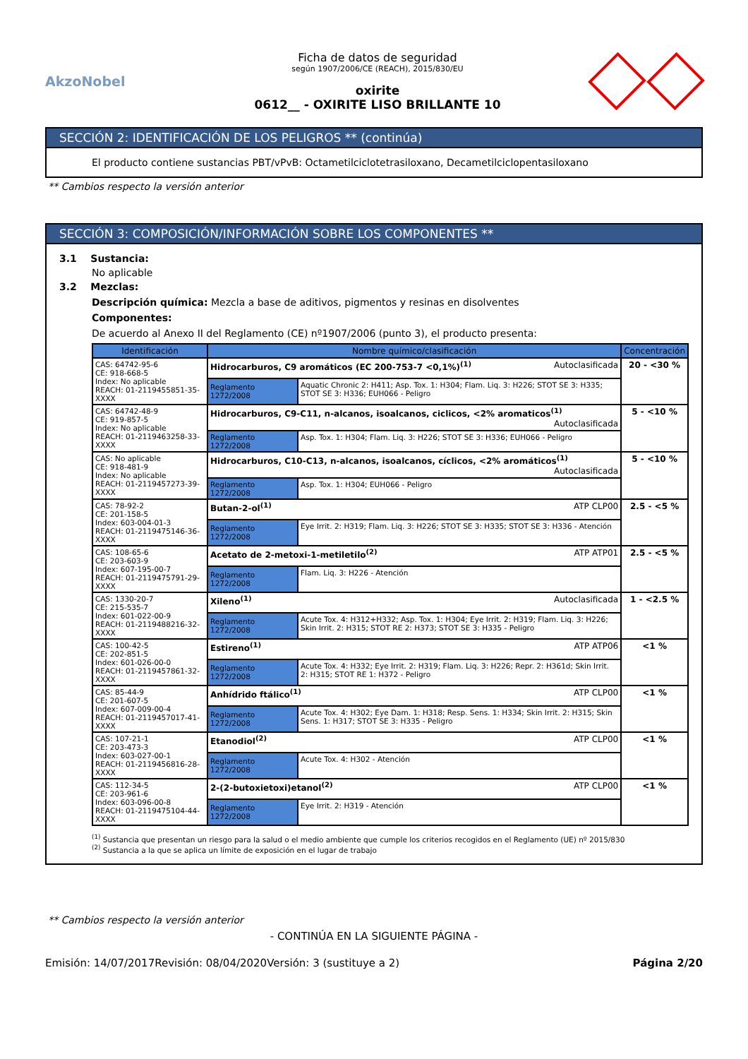AkzoNobel
Ficha de datos de seguridad
según 1907/2006/CE (REACH), 2015/830/EU
oxirite
0612__ - OXIRITE LISO BRILLANTE 10
SECCIÓN 2: IDENTIFICACIÓN DE LOS PELIGROS ** (continúa)
El producto contiene sustancias PBT/vPvB: Octametilciclotetrasiloxano, Decametilciclopentasiloxano
** Cambios respecto la versión anterior
SECCIÓN 3: COMPOSICIÓN/INFORMACIÓN SOBRE LOS COMPONENTES **
3.1 Sustancia:
No aplicable
3.2 Mezclas:
Descripción química: Mezcla a base de aditivos, pigmentos y resinas en disolventes
Componentes:
De acuerdo al Anexo II del Reglamento (CE) nº1907/2006 (punto 3), el producto presenta:
| Identificación | Nombre químico/clasificación | | Concentración |
| --- | --- | --- | --- |
| CAS: 64742-95-6 CE: 918-668-5 Index: No aplicable REACH: 01-2119455851-35-XXXX | Hidrocarburos, C9 aromáticos (EC 200-753-7 <0,1%)<sup>(1)</sup> Autoclasificada | | 20 - <30 % |
| | Reglamento 1272/2008 | Aquatic Chronic 2: H411; Asp. Tox. 1: H304; Flam. Liq. 3: H226; STOT SE 3: H335; STOT SE 3: H336; EUH066 - Peligro | |
| CAS: 64742-48-9 CE: 919-857-5 Index: No aplicable REACH: 01-2119463258-33-XXXX | Hidrocarburos, C9-C11, n-alcanos, isoalcanos, ciclicos, <2% aromaticos<sup>(1)</sup> Autoclasificada | | 5 - <10 % |
| | Reglamento 1272/2008 | Asp. Tox. 1: H304; Flam. Liq. 3: H226; STOT SE 3: H336; EUH066 - Peligro | |
| CAS: No aplicable CE: 918-481-9 Index: No aplicable REACH: 01-2119457273-39-XXXX | Hidrocarburos, C10-C13, n-alcanos, isoalcanos, cíclicos, <2% aromáticos<sup>(1)</sup> Autoclasificada | | 5 - <10 % |
| | Reglamento 1272/2008 | Asp. Tox. 1: H304; EUH066 - Peligro | |
| CAS: 78-92-2 CE: 201-158-5 Index: 603-004-01-3 REACH: 01-2119475146-36-XXXX | Butan-2-ol<sup>(1)</sup> ATP CLP00 | | 2.5 - <5 % |
| | Reglamento 1272/2008 | Eye Irrit. 2: H319; Flam. Liq. 3: H226; STOT SE 3: H335; STOT SE 3: H336 - Atención | |
| CAS: 108-65-6 CE: 203-603-9 Index: 607-195-00-7 REACH: 01-2119475791-29-XXXX | Acetato de 2-metoxi-1-metiletilo<sup>(2)</sup> ATP ATP01 | | 2.5 - <5 % |
| | Reglamento 1272/2008 | Flam. Liq. 3: H226 - Atención | |
| CAS: 1330-20-7 CE: 215-535-7 Index: 601-022-00-9 REACH: 01-2119488216-32-XXXX | Xileno<sup>(1)</sup> Autoclasificada | | 1 - <2.5 % |
| | Reglamento 1272/2008 | Acute Tox. 4: H312+H332; Asp. Tox. 1: H304; Eye Irrit. 2: H319; Flam. Liq. 3: H226; Skin Irrit. 2: H315; STOT RE 2: H373; STOT SE 3: H335 - Peligro | |
| CAS: 100-42-5 CE: 202-851-5 Index: 601-026-00-0 REACH: 01-2119457861-32-XXXX | Estireno<sup>(1)</sup> ATP ATP06 | | <1 % |
| | Reglamento 1272/2008 | Acute Tox. 4: H332; Eye Irrit. 2: H319; Flam. Liq. 3: H226; Repr. 2: H361d; Skin Irrit. 2: H315; STOT RE 1: H372 - Peligro | |
| CAS: 85-44-9 CE: 201-607-5 Index: 607-009-00-4 REACH: 01-2119457017-41-XXXX | Anhídrido ftálico<sup>(1)</sup> ATP CLP00 | | <1 % |
| | Reglamento 1272/2008 | Acute Tox. 4: H302; Eye Dam. 1: H318; Resp. Sens. 1: H334; Skin Irrit. 2: H315; Skin Sens. 1: H317; STOT SE 3: H335 - Peligro | |
| CAS: 107-21-1 CE: 203-473-3 Index: 603-027-00-1 REACH: 01-2119456816-28-XXXX | Etanodiol<sup>(2)</sup> ATP CLP00 | | <1 % |
| | Reglamento 1272/2008 | Acute Tox. 4: H302 - Atención | |
| CAS: 112-34-5 CE: 203-961-6 Index: 603-096-00-8 REACH: 01-2119475104-44-XXXX | 2-(2-butoxietoxi)etanol<sup>(2)</sup> ATP CLP00 | | <1 % |
| | Reglamento 1272/2008 | Eye Irrit. 2: H319 - Atención | |
<sup>(1)</sup> Sustancia que presentan un riesgo para la salud o el medio ambiente que cumple los criterios recogidos en el Reglamento (UE) nº 2015/830
<sup>(2)</sup> Sustancia a la que se aplica un límite de exposición en el lugar de trabajo
** Cambios respecto la versión anterior
- CONTINÚA EN LA SIGUIENTE PÁGINA -
Emisión: 14/07/2017 Revisión: 08/04/2020 Versión: 3 (sustituye a 2) Página 2/20